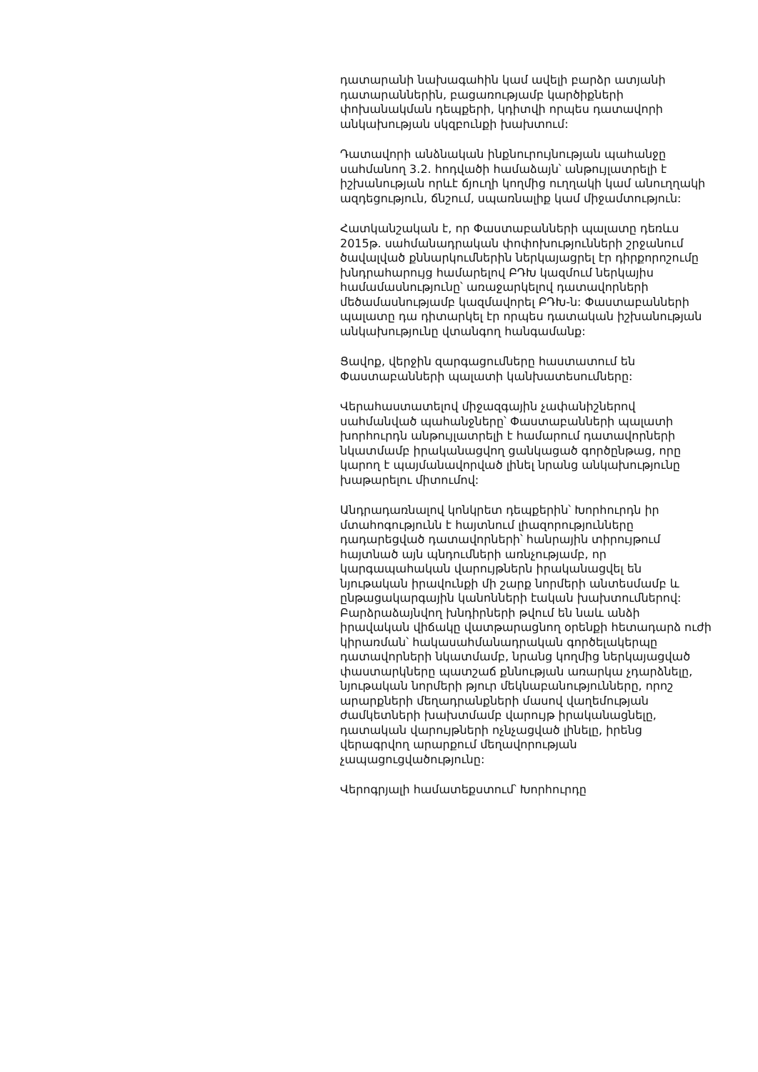դատարանի նախագահին կամ ավելի բարձր ատյանի դատարաններին, բացառությամբ կարծիքների փոխանակման դեպքերի, կդիտվի որպես դատավորի անկախության սկզբունքի խախտում:
Դատավորի անձնական ինքնուրույնության պահանջը սահմանող 3.2. հոդվածի համաձայն՝ անթույլատրելի է իշխանության որևէ ճյուղի կողմից ուղղակի կամ անուղղակի ազդեցություն, ճնշում, սպառնալիք կամ միջամտություն:
Հատկանշական է, որ Փաստաբանների պալատը դեռևս 2015թ. սահմանադրական փոփոխությունների շրջանում ծավալված քննարկումներին ներկայացրել էր դիրքորոշումը խնդրահարույց համարելով ԲԴԽ կազմում ներկայիս համամասնությունը՝ առաջարկելով դատավորների մեծամասնությամբ կազմավորել ԲԴԽ-ն: Փաստաբանների պալատը դա դիտարկել էր որպես դատական իշխանության անկախությունը վտանգող հանգամանք:
Ցավոք, վերջին զարգացումները հաստատում են Փաստաբանների պալատի կանխատեսումները:
Վերահաստատելով միջազգային չափանիշներով սահմանված պահանջները՝ Փաստաբանների պալատի խորհուրդն անթույլատրելի է համարում դատավորների նկատմամբ իրականացվող ցանկացած գործընթաց, որը կարող է պայմանավորված լինել նրանց անկախությունը խաթարելու միտումով:
Անդրադառնալով կոնկրետ դեպքերին՝ Խորհուրդն իր մտահոգությունն է հայտնում լիազորությունները դադարեցված դատավորների՝ հանրային տիրույթում հայտնած այն պնդումների առնչությամբ, որ կարգապահական վարույթներն իրականացվել են նյութական իրավունքի մի շարք նորմերի անտեսմամբ և ընթացակարգային կանոնների էական խախտումներով: Բարձրաձայնվող խնդիրների թվում են նաև անձի իրավական վիճակը վատթարացնող օրենքի հետադարձ ուժի կիրառման՝ հակասահմանադրական գործելակերպը դատավորների նկատմամբ, նրանց կողմից ներկայացված փաստարկները պատշաճ քննության առարկա չդարձնելը, նյութական նորմերի թյուր մեկնաբանությունները, որոշ արարքների մեղադրանքների մասով վաղեմության ժամկետների խախտմամբ վարույթ իրականացնելը, դատական վարույթների ոչնչացված լինելը, իրենց վերագրվող արարքում մեղավորության չապացուցվածությունը:
Վերոգրյալի համատեքստում՝ Խորհուրդը